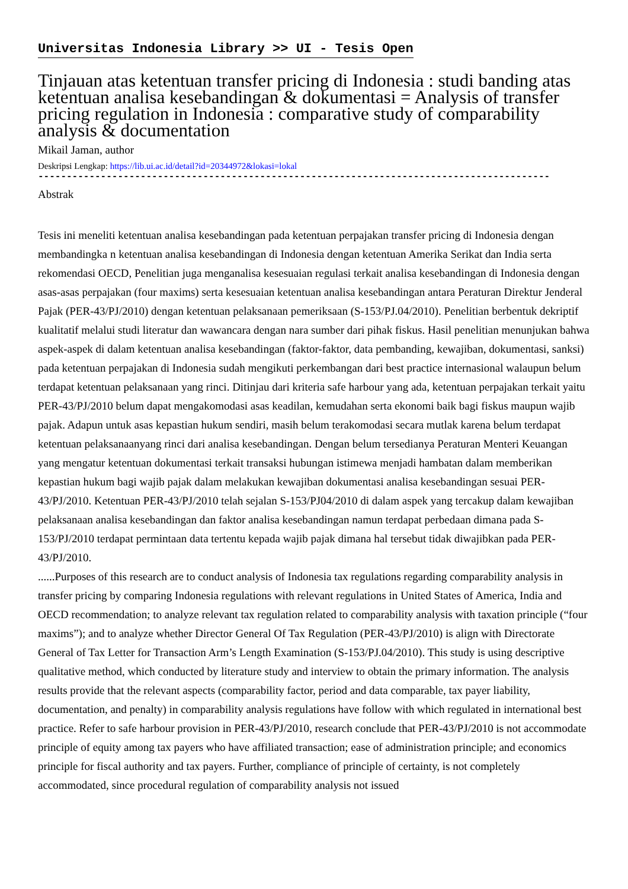Universitas Indonesia Library >> UI - Tesis Open
Tinjauan atas ketentuan transfer pricing di Indonesia : studi banding atas ketentuan analisa kesebandingan & dokumentasi = Analysis of transfer pricing regulation in Indonesia : comparative study of comparability analysis & documentation
Mikail Jaman, author
Deskripsi Lengkap: https://lib.ui.ac.id/detail?id=20344972&lokasi=lokal
------------------------------------------------------------------------------------------
Abstrak
Tesis ini meneliti ketentuan analisa kesebandingan pada ketentuan perpajakan transfer pricing di Indonesia dengan membandingka n ketentuan analisa kesebandingan di Indonesia dengan ketentuan Amerika Serikat dan India serta rekomendasi OECD, Penelitian juga menganalisa kesesuaian regulasi terkait analisa kesebandingan di Indonesia dengan asas-asas perpajakan (four maxims) serta kesesuaian ketentuan analisa kesebandingan antara Peraturan Direktur Jenderal Pajak (PER-43/PJ/2010) dengan ketentuan pelaksanaan pemeriksaan (S-153/PJ.04/2010). Penelitian berbentuk dekriptif kualitatif melalui studi literatur dan wawancara dengan nara sumber dari pihak fiskus. Hasil penelitian menunjukan bahwa aspek-aspek di dalam ketentuan analisa kesebandingan (faktor-faktor, data pembanding, kewajiban, dokumentasi, sanksi) pada ketentuan perpajakan di Indonesia sudah mengikuti perkembangan dari best practice internasional walaupun belum terdapat ketentuan pelaksanaan yang rinci. Ditinjau dari kriteria safe harbour yang ada, ketentuan perpajakan terkait yaitu PER-43/PJ/2010 belum dapat mengakomodasi asas keadilan, kemudahan serta ekonomi baik bagi fiskus maupun wajib pajak. Adapun untuk asas kepastian hukum sendiri, masih belum terakomodasi secara mutlak karena belum terdapat ketentuan pelaksanaanyang rinci dari analisa kesebandingan. Dengan belum tersedianya Peraturan Menteri Keuangan yang mengatur ketentuan dokumentasi terkait transaksi hubungan istimewa menjadi hambatan dalam memberikan kepastian hukum bagi wajib pajak dalam melakukan kewajiban dokumentasi analisa kesebandingan sesuai PER-43/PJ/2010. Ketentuan PER-43/PJ/2010 telah sejalan S-153/PJ04/2010 di dalam aspek yang tercakup dalam kewajiban pelaksanaan analisa kesebandingan dan faktor analisa kesebandingan namun terdapat perbedaan dimana pada S-153/PJ/2010 terdapat permintaan data tertentu kepada wajib pajak dimana hal tersebut tidak diwajibkan pada PER-43/PJ/2010.
......Purposes of this research are to conduct analysis of Indonesia tax regulations regarding comparability analysis in transfer pricing by comparing Indonesia regulations with relevant regulations in United States of America, India and OECD recommendation; to analyze relevant tax regulation related to comparability analysis with taxation principle (“four maxims”); and to analyze whether Director General Of Tax Regulation (PER-43/PJ/2010) is align with Directorate General of Tax Letter for Transaction Arm’s Length Examination (S-153/PJ.04/2010). This study is using descriptive qualitative method, which conducted by literature study and interview to obtain the primary information. The analysis results provide that the relevant aspects (comparability factor, period and data comparable, tax payer liability, documentation, and penalty) in comparability analysis regulations have follow with which regulated in international best practice. Refer to safe harbour provision in PER-43/PJ/2010, research conclude that PER-43/PJ/2010 is not accommodate principle of equity among tax payers who have affiliated transaction; ease of administration principle; and economics principle for fiscal authority and tax payers. Further, compliance of principle of certainty, is not completely accommodated, since procedural regulation of comparability analysis not issued